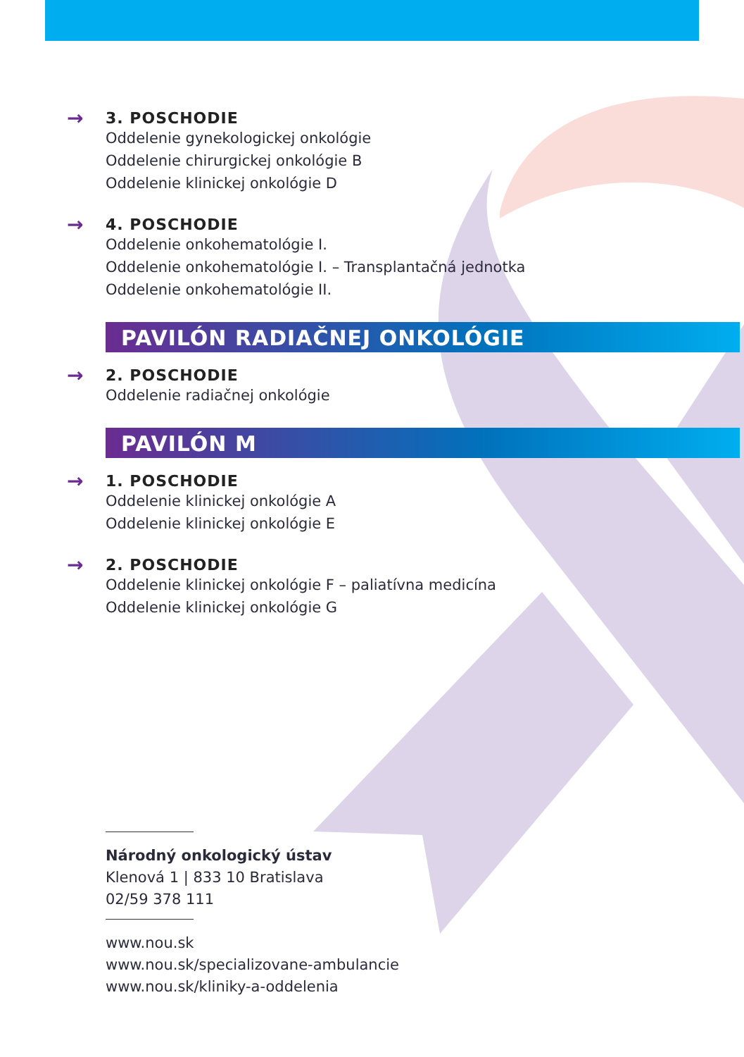→
3. POSCHODIE
Oddelenie gynekologickej onkológie
Oddelenie chirurgickej onkológie B
Oddelenie klinickej onkológie D
→
4. POSCHODIE
Oddelenie onkohematológie I.
Oddelenie onkohematológie I. – Transplantačná jednotka
Oddelenie onkohematológie II.
PAVILÓN RADIAČNEJ ONKOLÓGIE
→
2. POSCHODIE
Oddelenie radiačnej onkológie
PAVILÓN M
→
1. POSCHODIE
Oddelenie klinickej onkológie A
Oddelenie klinickej onkológie E
→
2. POSCHODIE
Oddelenie klinickej onkológie F – paliatívna medicína
Oddelenie klinickej onkológie G
Národný onkologický ústav
Klenová 1 | 833 10 Bratislava
02/59 378 111
www.nou.sk
www.nou.sk/specializovane-ambulancie
www.nou.sk/kliniky-a-oddelenia